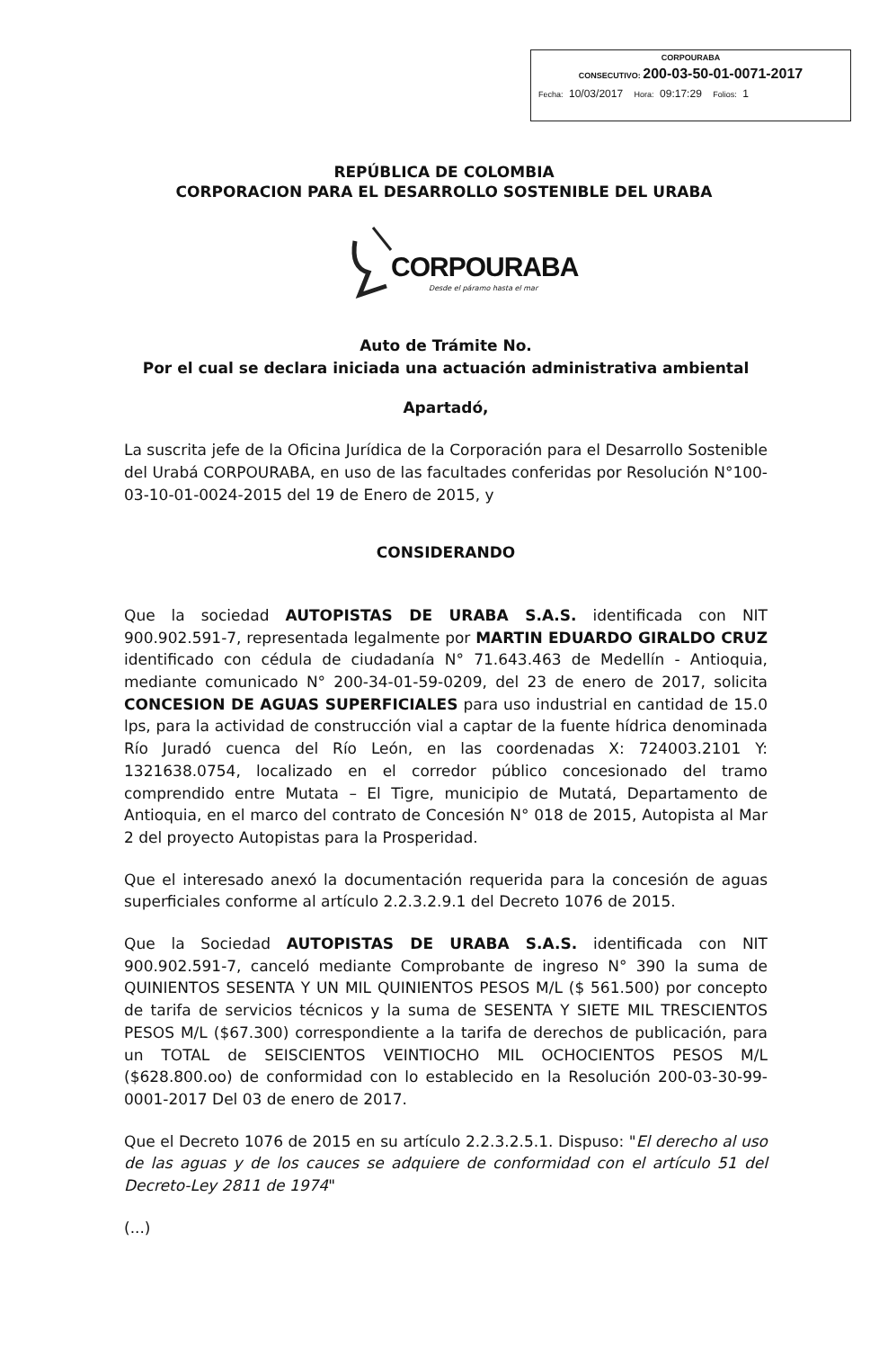CORPOURABA
CONSECUTIVO: 200-03-50-01-0071-2017
Fecha: 10/03/2017 Hora: 09:17:29 Folios: 1
REPÚBLICA DE COLOMBIA
CORPORACION PARA EL DESARROLLO SOSTENIBLE DEL URABA
CORPOURABA
Desde el páramo hasta el mar
Auto de Trámite No.
Por el cual se declara iniciada una actuación administrativa ambiental
Apartadó,
La suscrita jefe de la Oficina Jurídica de la Corporación para el Desarrollo Sostenible del Urabá CORPOURABA, en uso de las facultades conferidas por Resolución N°100-03-10-01-0024-2015 del 19 de Enero de 2015, y
CONSIDERANDO
Que la sociedad AUTOPISTAS DE URABA S.A.S. identificada con NIT 900.902.591-7, representada legalmente por MARTIN EDUARDO GIRALDO CRUZ identificado con cédula de ciudadanía N° 71.643.463 de Medellín - Antioquia, mediante comunicado N° 200-34-01-59-0209, del 23 de enero de 2017, solicita CONCESION DE AGUAS SUPERFICIALES para uso industrial en cantidad de 15.0 lps, para la actividad de construcción vial a captar de la fuente hídrica denominada Río Juradó cuenca del Río León, en las coordenadas X: 724003.2101 Y: 1321638.0754, localizado en el corredor público concesionado del tramo comprendido entre Mutata – El Tigre, municipio de Mutatá, Departamento de Antioquia, en el marco del contrato de Concesión N° 018 de 2015, Autopista al Mar 2 del proyecto Autopistas para la Prosperidad.
Que el interesado anexó la documentación requerida para la concesión de aguas superficiales conforme al artículo 2.2.3.2.9.1 del Decreto 1076 de 2015.
Que la Sociedad AUTOPISTAS DE URABA S.A.S. identificada con NIT 900.902.591-7, canceló mediante Comprobante de ingreso N° 390 la suma de QUINIENTOS SESENTA Y UN MIL QUINIENTOS PESOS M/L ($ 561.500) por concepto de tarifa de servicios técnicos y la suma de SESENTA Y SIETE MIL TRESCIENTOS PESOS M/L ($67.300) correspondiente a la tarifa de derechos de publicación, para un TOTAL de SEISCIENTOS VEINTIOCHO MIL OCHOCIENTOS PESOS M/L ($628.800.oo) de conformidad con lo establecido en la Resolución 200-03-30-99-0001-2017 Del 03 de enero de 2017.
Que el Decreto 1076 de 2015 en su artículo 2.2.3.2.5.1. Dispuso: "El derecho al uso de las aguas y de los cauces se adquiere de conformidad con el artículo 51 del Decreto-Ley 2811 de 1974"
(...)